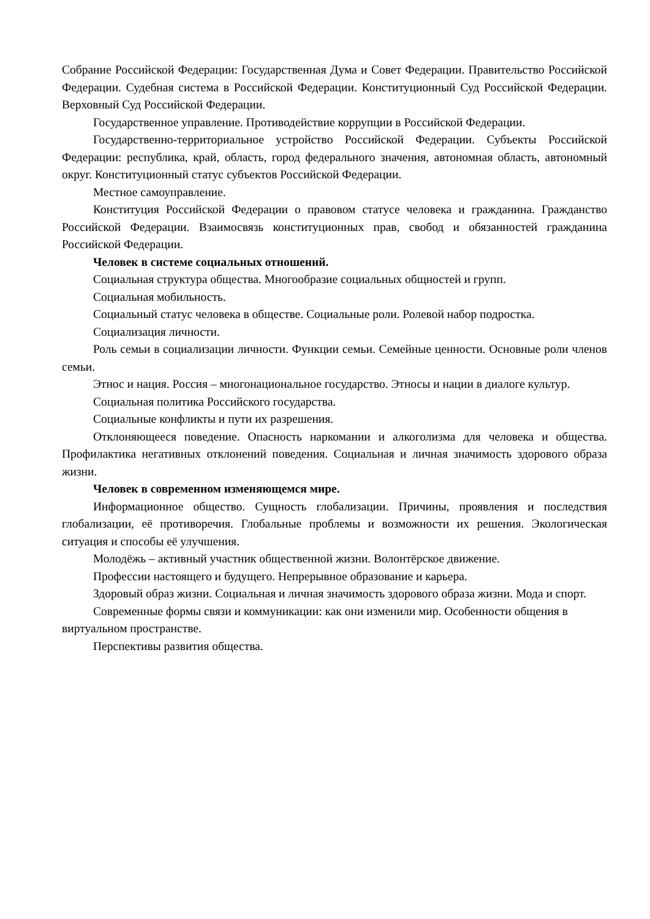Собрание Российской Федерации: Государственная Дума и Совет Федерации. Правительство Российской Федерации. Судебная система в Российской Федерации. Конституционный Суд Российской Федерации. Верховный Суд Российской Федерации.
Государственное управление. Противодействие коррупции в Российской Федерации.
Государственно-территориальное устройство Российской Федерации. Субъекты Российской Федерации: республика, край, область, город федерального значения, автономная область, автономный округ. Конституционный статус субъектов Российской Федерации.
Местное самоуправление.
Конституция Российской Федерации о правовом статусе человека и гражданина. Гражданство Российской Федерации. Взаимосвязь конституционных прав, свобод и обязанностей гражданина Российской Федерации.
Человек в системе социальных отношений.
Социальная структура общества. Многообразие социальных общностей и групп.
Социальная мобильность.
Социальный статус человека в обществе. Социальные роли. Ролевой набор подростка.
Социализация личности.
Роль семьи в социализации личности. Функции семьи. Семейные ценности. Основные роли членов семьи.
Этнос и нация. Россия – многонациональное государство. Этносы и нации в диалоге культур.
Социальная политика Российского государства.
Социальные конфликты и пути их разрешения.
Отклоняющееся поведение. Опасность наркомании и алкоголизма для человека и общества. Профилактика негативных отклонений поведения. Социальная и личная значимость здорового образа жизни.
Человек в современном изменяющемся мире.
Информационное общество. Сущность глобализации. Причины, проявления и последствия глобализации, её противоречия. Глобальные проблемы и возможности их решения. Экологическая ситуация и способы её улучшения.
Молодёжь – активный участник общественной жизни. Волонтёрское движение.
Профессии настоящего и будущего. Непрерывное образование и карьера.
Здоровый образ жизни. Социальная и личная значимость здорового образа жизни. Мода и спорт.
Современные формы связи и коммуникации: как они изменили мир. Особенности общения в виртуальном пространстве.
Перспективы развития общества.